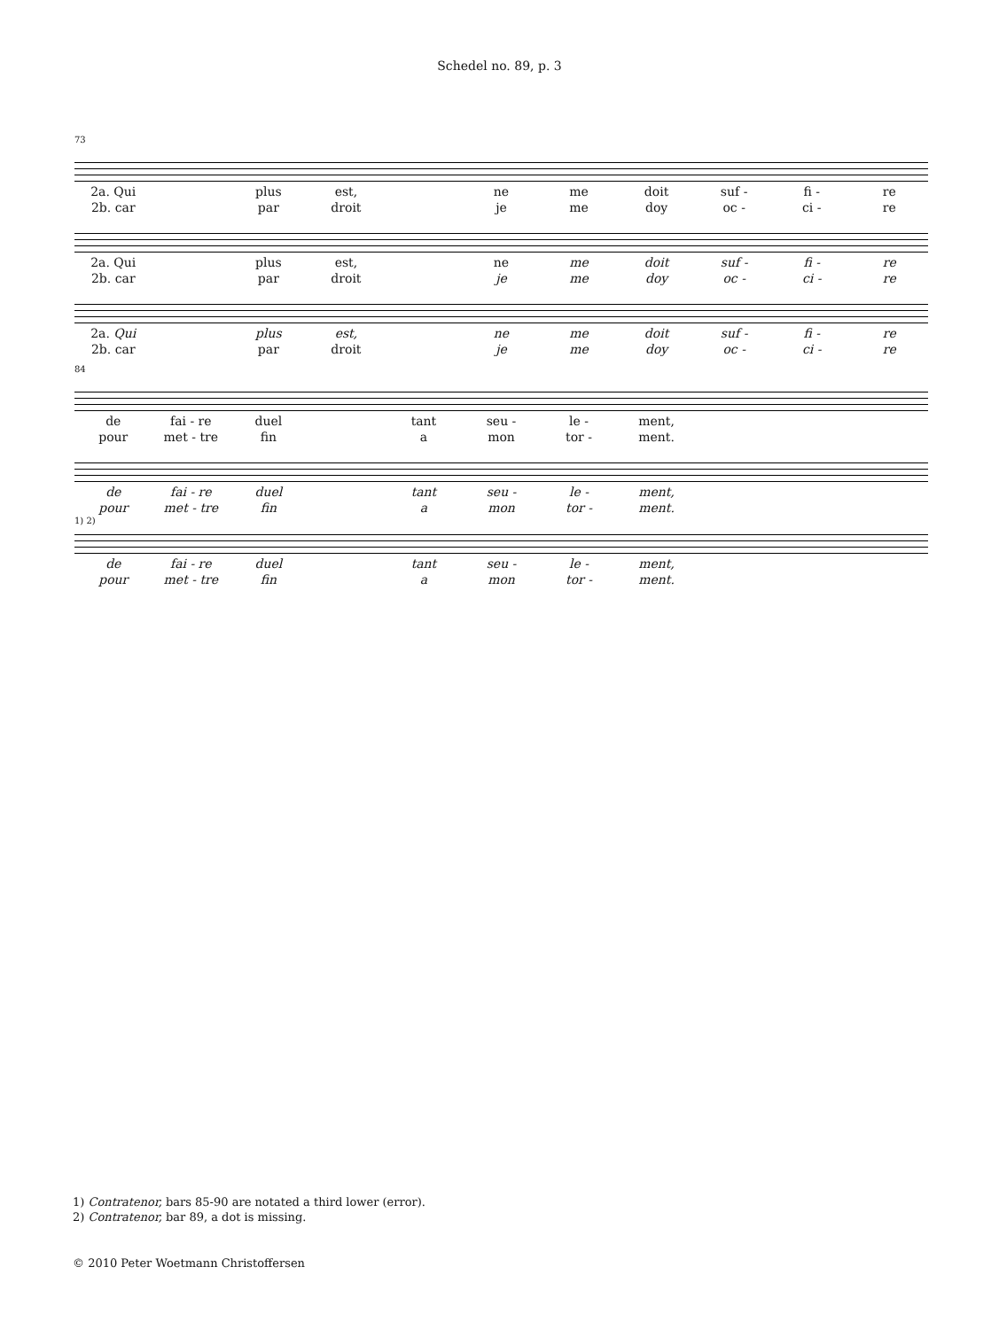Schedel no. 89, p. 3
73
2a. Qui plus est, ne me doit suf - fi - re 2b. car par droit je me doy oc - ci - re
2a. Qui plus est, ne me doit suf - fi - re 2b. car par droit je me doy oc - ci - re
2a. Qui plus est, ne me doit suf - fi - re 2b. car par droit je me doy oc - ci - re
84
de fai - re duel tant seu - le - ment, pour met - tre fin a mon tor - ment.
de fai - re duel tant seu - le - ment, pour met - tre fin a mon tor - ment.
1) 2)
de fai - re duel tant seu - le - ment, pour met - tre fin a mon tor - ment.
1) Contratenor, bars 85-90 are notated a third lower (error).
2) Contratenor, bar 89, a dot is missing.
© 2010 Peter Woetmann Christoffersen